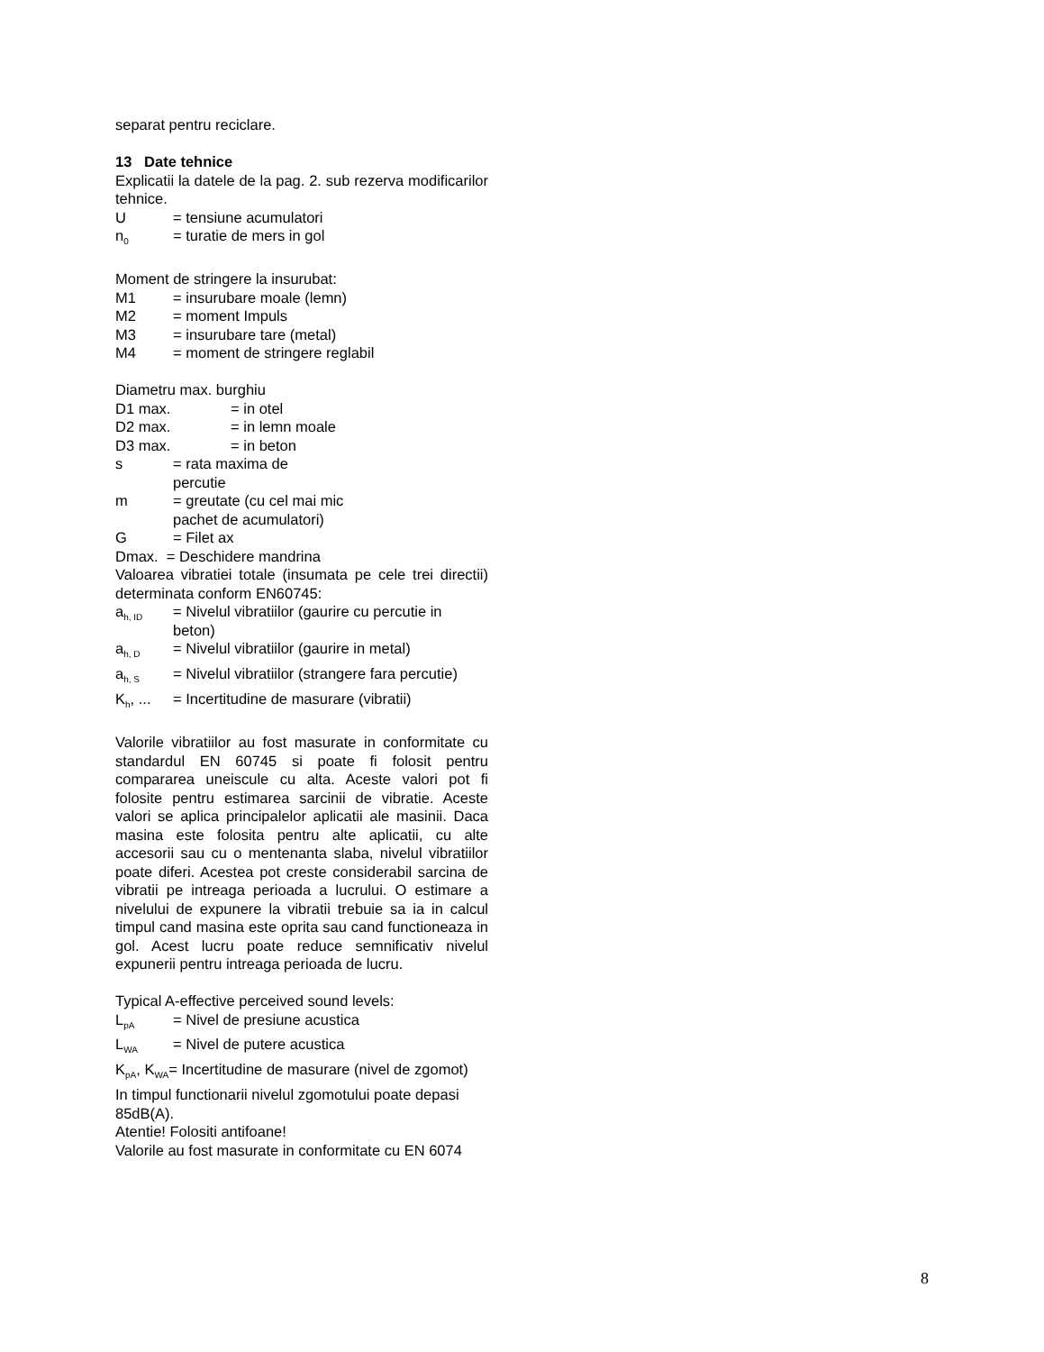separat pentru reciclare.
13 Date tehnice
Explicatii la datele de la pag. 2. sub rezerva modificarilor tehnice.
U = tensiune acumulatori
n<sub>0</sub> = turatie de mers in gol
Moment de stringere la insurubat:
M1 = insurubare moale (lemn)
M2 = moment Impuls
M3 = insurubare tare (metal)
M4 = moment de stringere reglabil
Diametru max. burghiu
D1 max. = in otel
D2 max. = in lemn moale
D3 max. = in beton
s = rata maxima de
percutie
m = greutate (cu cel mai mic
pachet de acumulatori)
G = Filet ax
Dmax. = Deschidere mandrina
Valoarea vibratiei totale (insumata pe cele trei directii) determinata conform EN60745:
a<sub>h, ID</sub> = Nivelul vibratiilor (gaurire cu percutie in
beton)
a<sub>h, D</sub> = Nivelul vibratiilor (gaurire in metal)
a<sub>h, S</sub> = Nivelul vibratiilor (strangere fara percutie)
K<sub>h</sub>, ... = Incertitudine de masurare (vibratii)
Valorile vibratiilor au fost masurate in conformitate cu standardul EN 60745 si poate fi folosit pentru compararea uneiscule cu alta. Aceste valori pot fi folosite pentru estimarea sarcinii de vibratie. Aceste valori se aplica principalelor aplicatii ale masinii. Daca masina este folosita pentru alte aplicatii, cu alte accesorii sau cu o mentenanta slaba, nivelul vibratiilor poate diferi. Acestea pot creste considerabil sarcina de vibratii pe intreaga perioada a lucrului. O estimare a nivelului de expunere la vibratii trebuie sa ia in calcul timpul cand masina este oprita sau cand functioneaza in gol. Acest lucru poate reduce semnificativ nivelul expunerii pentru intreaga perioada de lucru.
Typical A-effective perceived sound levels:
L<sub>pA</sub> = Nivel de presiune acustica
L<sub>WA</sub> = Nivel de putere acustica
K<sub>pA</sub>, K<sub>WA</sub>= Incertitudine de masurare (nivel de zgomot)
In timpul functionarii nivelul zgomotului poate depasi 85dB(A).
Atentie! Folositi antifoane!
Valorile au fost masurate in conformitate cu EN 6074
8